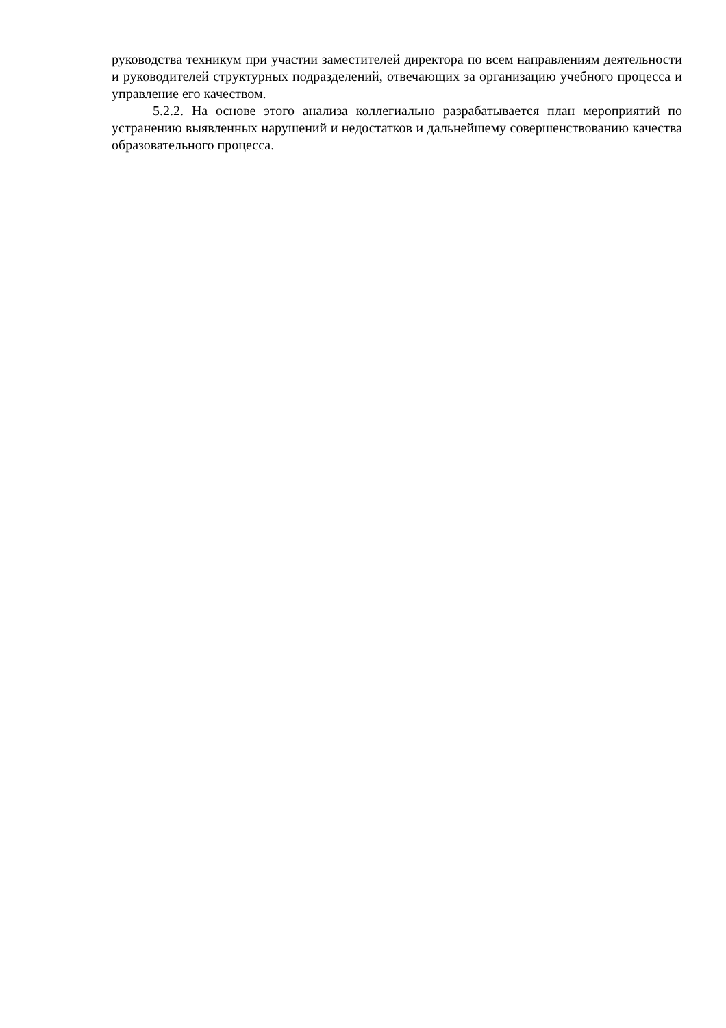руководства техникум при участии заместителей директора по всем направлениям деятельности и руководителей структурных подразделений, отвечающих за организацию учебного процесса и управление его качеством.
5.2.2. На основе этого анализа коллегиально разрабатывается план мероприятий по устранению выявленных нарушений и недостатков и дальнейшему совершенствованию качества образовательного процесса.